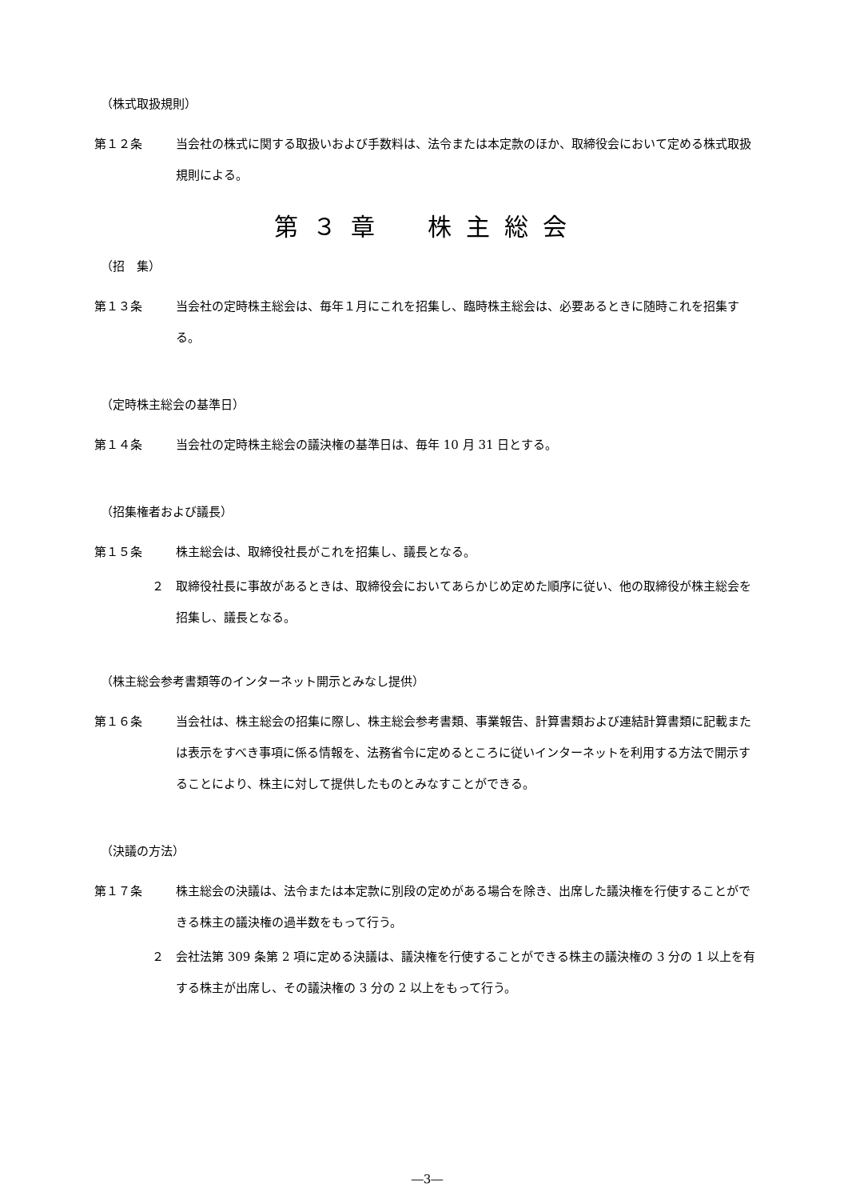（株式取扱規則）
第１２条 当会社の株式に関する取扱いおよび手数料は、法令または本定款のほか、取締役会において定める株式取扱規則による。
第３章　株主総会
（招　集）
第１３条 当会社の定時株主総会は、毎年１月にこれを招集し、臨時株主総会は、必要あるときに随時これを招集する。
（定時株主総会の基準日）
第１４条 当会社の定時株主総会の議決権の基準日は、毎年 10 月 31 日とする。
（招集権者および議長）
第１５条 株主総会は、取締役社長がこれを招集し、議長となる。
２ 取締役社長に事故があるときは、取締役会においてあらかじめ定めた順序に従い、他の取締役が株主総会を招集し、議長となる。
（株主総会参考書類等のインターネット開示とみなし提供）
第１６条 当会社は、株主総会の招集に際し、株主総会参考書類、事業報告、計算書類および連結計算書類に記載または表示をすべき事項に係る情報を、法務省令に定めるところに従いインターネットを利用する方法で開示することにより、株主に対して提供したものとみなすことができる。
（決議の方法）
第１７条 株主総会の決議は、法令または本定款に別段の定めがある場合を除き、出席した議決権を行使することができる株主の議決権の過半数をもって行う。
２ 会社法第 309 条第 2 項に定める決議は、議決権を行使することができる株主の議決権の 3 分の 1 以上を有する株主が出席し、その議決権の 3 分の 2 以上をもって行う。
―3―